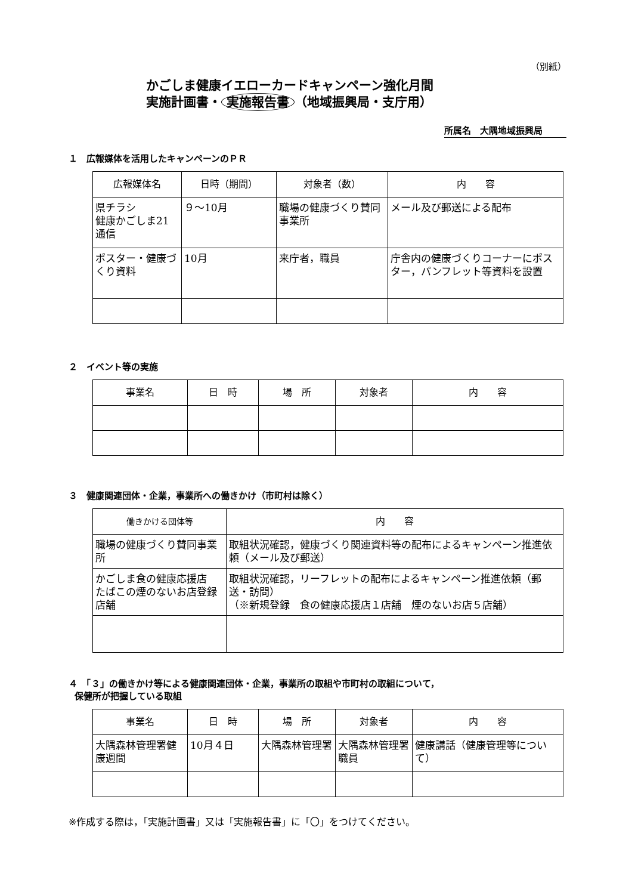（別紙）
かごしま健康イエローカードキャンペーン強化月間
実施計画書・ 実施報告書 （地域振興局・支庁用）
所属名　大隅地域振興局
１　広報媒体を活用したキャンペーンのＰＲ
| 広報媒体名 | 日時（期間） | 対象者（数） | 内 容 |
| --- | --- | --- | --- |
| 県チラシ 健康かごしま21通信 | ９～10月 | 職場の健康づくり賛同事業所 | メール及び郵送による配布 |
| ポスター・健康づくり資料 | 10月 | 来庁者，職員 | 庁舎内の健康づくりコーナーにポスター，パンフレット等資料を設置 |
２　イベント等の実施
| 事業名 | 日 時 | 場 所 | 対象者 | 内 容 |
| --- | --- | --- | --- | --- |
３　健康関連団体・企業，事業所への働きかけ（市町村は除く）
| 働きかける団体等 | 内 容 |
| --- | --- |
| 職場の健康づくり賛同事業所 | 取組状況確認，健康づくり関連資料等の配布によるキャンペーン推進依頼（メール及び郵送） |
| かごしま食の健康応援店 たばこの煙のないお店登録店舗 | 取組状況確認，リーフレットの配布によるキャンペーン推進依頼（郵送・訪問） （※新規登録 食の健康応援店１店舗 煙のないお店５店舗） |
４　「３」の働きかけ等による健康関連団体・企業，事業所の取組や市町村の取組について，
保健所が把握している取組
| 事業名 | 日 時 | 場 所 | 対象者 | 内 容 |
| --- | --- | --- | --- | --- |
| 大隅森林管理署健康週間 | 10月４日 | 大隅森林管理署 | 大隅森林管理署職員 | 健康講話（健康管理等について） |
※作成する際は，「実施計画書」又は「実施報告書」に「〇」をつけてください。